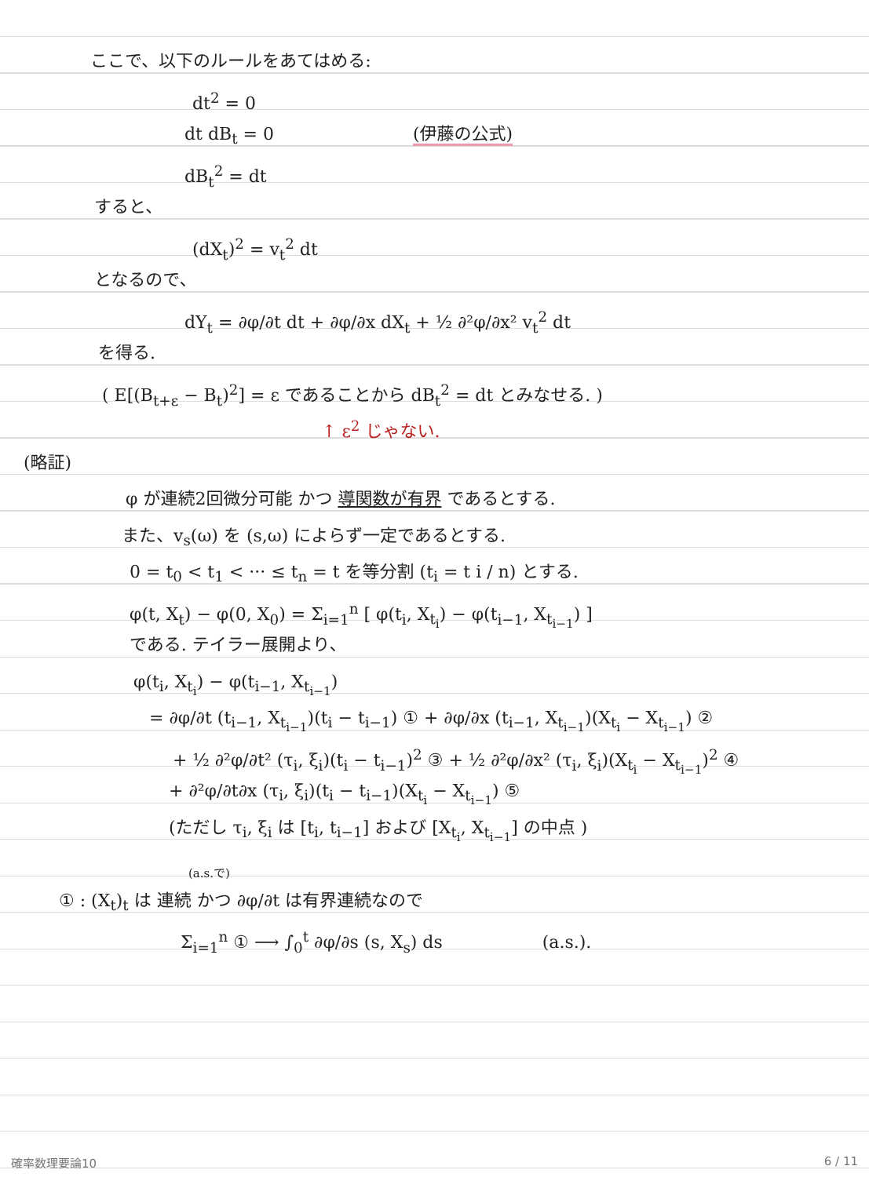ここで、以下のルールをあてはめる:
dt<sup>2</sup> = 0
dt dB<sub>t</sub> = 0 (伊藤の公式)
dB<sub>t</sub><sup>2</sup> = dt
すると、
(dX<sub>t</sub>)<sup>2</sup> = v<sub>t</sub><sup>2</sup> dt
となるので、
dY<sub>t</sub> = ∂φ/∂t dt + ∂φ/∂x dX<sub>t</sub> + ½ ∂²φ/∂x² v<sub>t</sub><sup>2</sup> dt
を得る.
( E[(B<sub>t+ε</sub> − B<sub>t</sub>)<sup>2</sup>] = ε であることから dB<sub>t</sub><sup>2</sup> = dt とみなせる. )
↑ ε<sup>2</sup> じゃない.
(略証)
φ が連続2回微分可能 かつ 導関数が有界 であるとする.
また、v<sub>s</sub>(ω) を (s,ω) によらず一定であるとする.
0 = t<sub>0</sub> < t<sub>1</sub> < ··· ≤ t<sub>n</sub> = t を等分割 (t<sub>i</sub> = t i / n) とする.
φ(t, X<sub>t</sub>) − φ(0, X<sub>0</sub>) = Σ<sub>i=1</sub><sup>n</sup> [ φ(t<sub>i</sub>, X<sub>t<sub>i</sub></sub>) − φ(t<sub>i−1</sub>, X<sub>t<sub>i−1</sub></sub>) ]
である. テイラー展開より、
φ(t<sub>i</sub>, X<sub>t<sub>i</sub></sub>) − φ(t<sub>i−1</sub>, X<sub>t<sub>i−1</sub></sub>)
= ∂φ/∂t (t<sub>i−1</sub>, X<sub>t<sub>i−1</sub></sub>)(t<sub>i</sub> − t<sub>i−1</sub>) ① + ∂φ/∂x (t<sub>i−1</sub>, X<sub>t<sub>i−1</sub></sub>)(X<sub>t<sub>i</sub></sub> − X<sub>t<sub>i−1</sub></sub>) ②
+ ½ ∂²φ/∂t² (τ<sub>i</sub>, ξ<sub>i</sub>)(t<sub>i</sub> − t<sub>i−1</sub>)<sup>2</sup> ③ + ½ ∂²φ/∂x² (τ<sub>i</sub>, ξ<sub>i</sub>)(X<sub>t<sub>i</sub></sub> − X<sub>t<sub>i−1</sub></sub>)<sup>2</sup> ④
+ ∂²φ/∂t∂x (τ<sub>i</sub>, ξ<sub>i</sub>)(t<sub>i</sub> − t<sub>i−1</sub>)(X<sub>t<sub>i</sub></sub> − X<sub>t<sub>i−1</sub></sub>) ⑤
(ただし τ<sub>i</sub>, ξ<sub>i</sub> は [t<sub>i</sub>, t<sub>i−1</sub>] および [X<sub>t<sub>i</sub></sub>, X<sub>t<sub>i−1</sub></sub>] の中点 )
(a.s.で)
① : (X<sub>t</sub>)<sub>t</sub> は 連続 かつ ∂φ/∂t は有界連続なので
Σ<sub>i=1</sub><sup>n</sup> ① ⟶ ∫<sub>0</sub><sup>t</sup> ∂φ/∂s (s, X<sub>s</sub>) ds (a.s.).
確率数理要論10 6 / 11